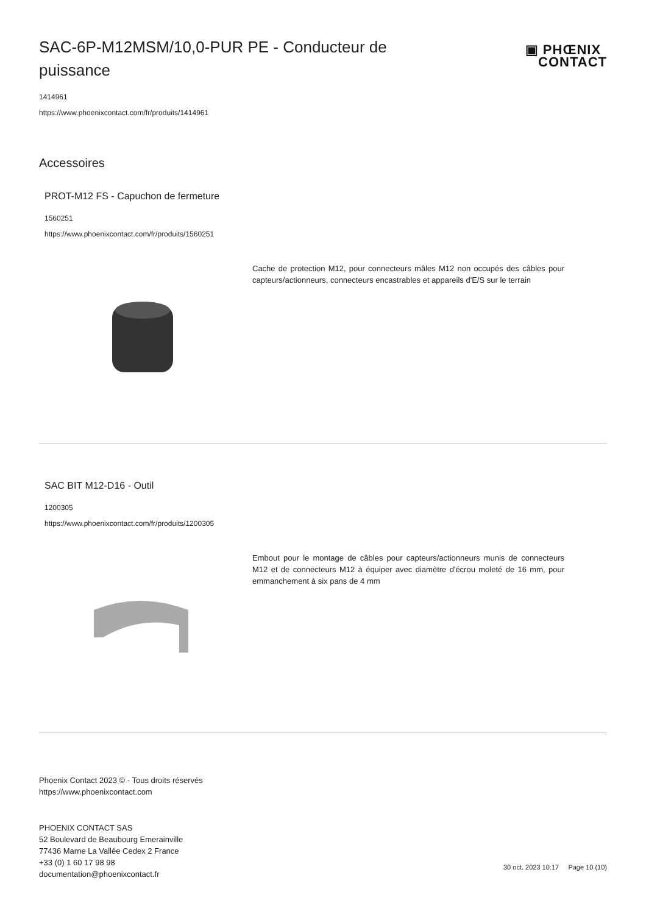SAC-6P-M12MSM/10,0-PUR PE - Conducteur de puissance
▣ PHŒNIX
CONTACT
1414961
https://www.phoenixcontact.com/fr/produits/1414961
Accessoires
PROT-M12 FS - Capuchon de fermeture
1560251
https://www.phoenixcontact.com/fr/produits/1560251
Cache de protection M12, pour connecteurs mâles M12 non occupés des câbles pour capteurs/actionneurs, connecteurs encastrables et appareils d'E/S sur le terrain
SAC BIT M12-D16 - Outil
1200305
https://www.phoenixcontact.com/fr/produits/1200305
Embout pour le montage de câbles pour capteurs/actionneurs munis de connecteurs M12 et de connecteurs M12 à équiper avec diamètre d'écrou moleté de 16 mm, pour emmanchement à six pans de 4 mm
Phoenix Contact 2023 © - Tous droits réservés
https://www.phoenixcontact.com
PHOENIX CONTACT SAS
52 Boulevard de Beaubourg Emerainville
77436 Marne La Vallée Cedex 2 France
+33 (0) 1 60 17 98 98
documentation@phoenixcontact.fr
30 oct. 2023 10:17 Page 10 (10)